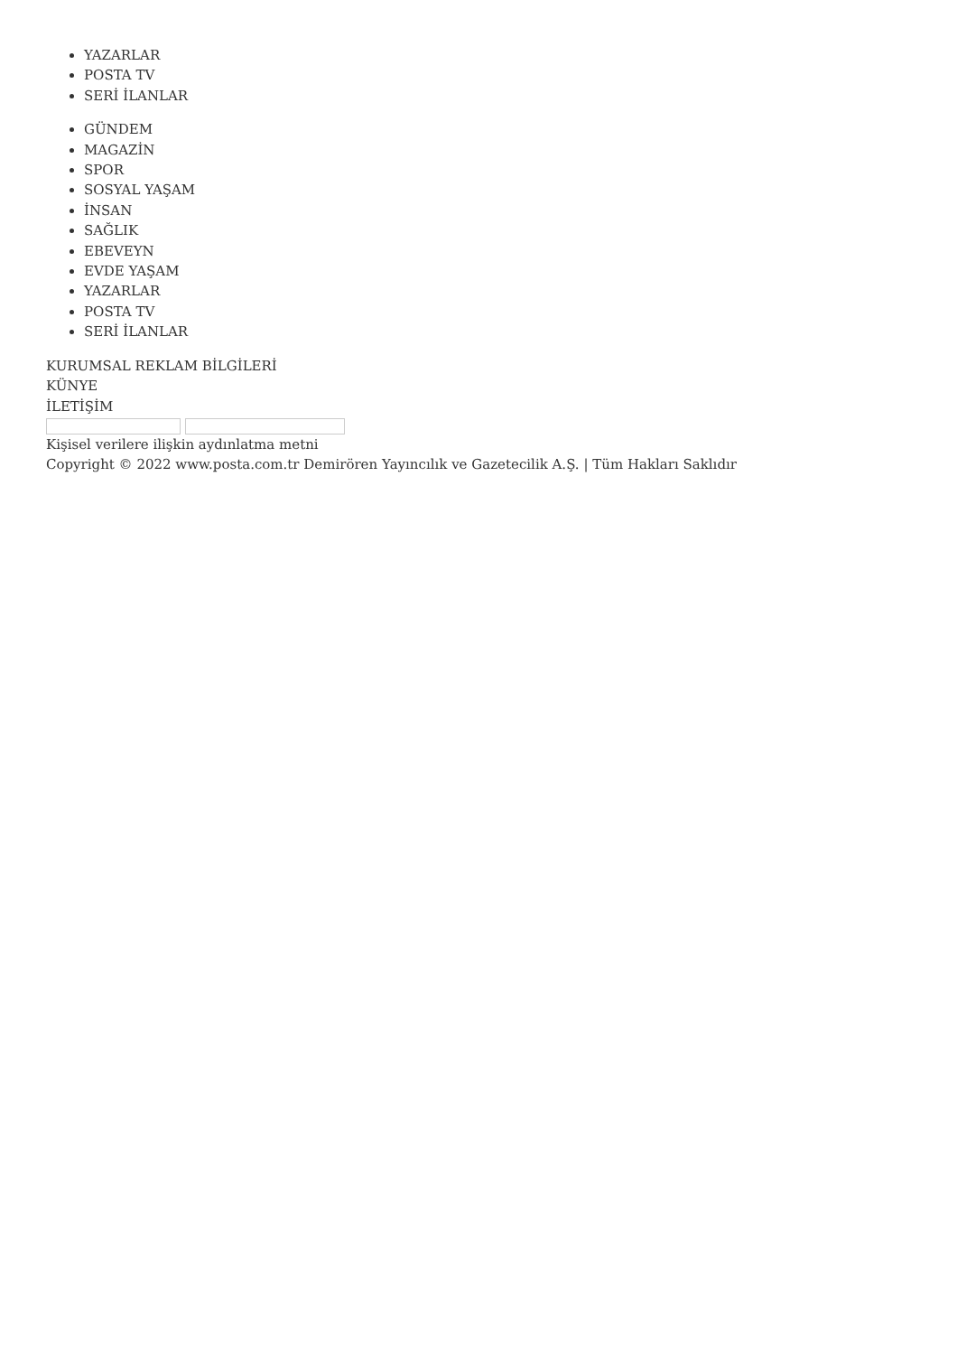YAZARLAR
POSTA TV
SERİ İLANLAR
GÜNDEM
MAGAZİN
SPOR
SOSYAL YAŞAM
İNSAN
SAĞLIK
EBEVEYN
EVDE YAŞAM
YAZARLAR
POSTA TV
SERİ İLANLAR
KURUMSAL REKLAM BİLGİLERİ
KÜNYE
İLETİŞİM
Kişisel verilere ilişkin aydınlatma metni
Copyright © 2022 www.posta.com.tr Demirören Yayıncılık ve Gazetecilik A.Ş. | Tüm Hakları Saklıdır